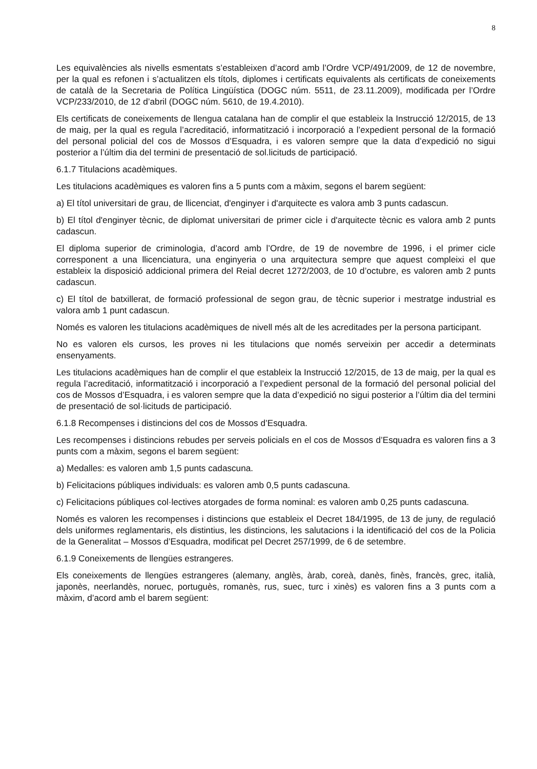8
Les equivalències als nivells esmentats s’estableixen d’acord amb l’Ordre VCP/491/2009, de 12 de novembre, per la qual es refonen i s’actualitzen els títols, diplomes i certificats equivalents als certificats de coneixements de català de la Secretaria de Política Lingüística (DOGC núm. 5511, de 23.11.2009), modificada per l’Ordre VCP/233/2010, de 12 d’abril (DOGC núm. 5610, de 19.4.2010).
Els certificats de coneixements de llengua catalana han de complir el que estableix la Instrucció 12/2015, de 13 de maig, per la qual es regula l’acreditació, informatització i incorporació a l’expedient personal de la formació del personal policial del cos de Mossos d’Esquadra, i es valoren sempre que la data d’expedició no sigui posterior a l’últim dia del termini de presentació de sol.licituds de participació.
6.1.7 Titulacions acadèmiques.
Les titulacions acadèmiques es valoren fins a 5 punts com a màxim, segons el barem següent:
a) El títol universitari de grau, de llicenciat, d'enginyer i d'arquitecte es valora amb 3 punts cadascun.
b) El títol d'enginyer tècnic, de diplomat universitari de primer cicle i d'arquitecte tècnic es valora amb 2 punts cadascun.
El diploma superior de criminologia, d’acord amb l’Ordre, de 19 de novembre de 1996, i el primer cicle corresponent a una llicenciatura, una enginyeria o una arquitectura sempre que aquest compleixi el que estableix la disposició addicional primera del Reial decret 1272/2003, de 10 d’octubre, es valoren amb 2 punts cadascun.
c) El títol de batxillerat, de formació professional de segon grau, de tècnic superior i mestratge industrial es valora amb 1 punt cadascun.
Només es valoren les titulacions acadèmiques de nivell més alt de les acreditades per la persona participant.
No es valoren els cursos, les proves ni les titulacions que només serveixin per accedir a determinats ensenyaments.
Les titulacions acadèmiques han de complir el que estableix la Instrucció 12/2015, de 13 de maig, per la qual es regula l’acreditació, informatització i incorporació a l’expedient personal de la formació del personal policial del cos de Mossos d’Esquadra, i es valoren sempre que la data d’expedició no sigui posterior a l’últim dia del termini de presentació de sol·licituds de participació.
6.1.8 Recompenses i distincions del cos de Mossos d’Esquadra.
Les recompenses i distincions rebudes per serveis policials en el cos de Mossos d’Esquadra es valoren fins a 3 punts com a màxim, segons el barem següent:
a) Medalles: es valoren amb 1,5 punts cadascuna.
b) Felicitacions públiques individuals: es valoren amb 0,5 punts cadascuna.
c) Felicitacions públiques col·lectives atorgades de forma nominal: es valoren amb 0,25 punts cadascuna.
Només es valoren les recompenses i distincions que estableix el Decret 184/1995, de 13 de juny, de regulació dels uniformes reglamentaris, els distintius, les distincions, les salutacions i la identificació del cos de la Policia de la Generalitat – Mossos d’Esquadra, modificat pel Decret 257/1999, de 6 de setembre.
6.1.9 Coneixements de llengües estrangeres.
Els coneixements de llengües estrangeres (alemany, anglès, àrab, coreà, danès, finès, francès, grec, italià, japonès, neerlandès, noruec, portuguès, romanès, rus, suec, turc i xinès) es valoren fins a 3 punts com a màxim, d’acord amb el barem següent: